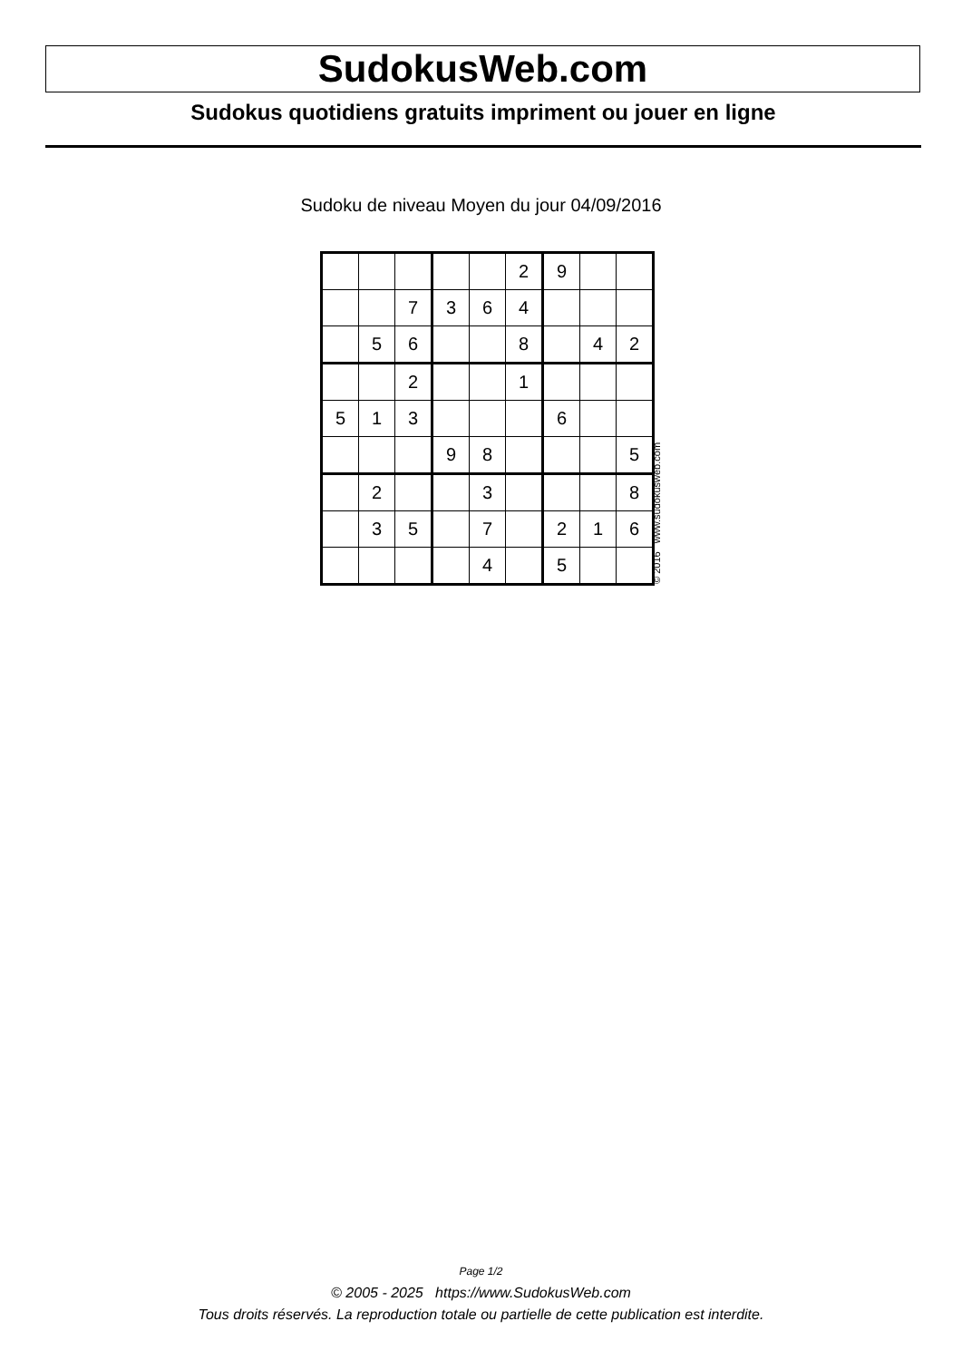SudokusWeb.com
Sudokus quotidiens gratuits impriment ou jouer en ligne
Sudoku de niveau Moyen du jour 04/09/2016
| | | | | | 2 | 9 | | |
| | | 7 | 3 | 6 | 4 | | | |
| | 5 | 6 | | | 8 | | 4 | 2 |
| | | 2 | | | 1 | | | |
| 5 | 1 | 3 | | | | 6 | | |
| | | | 9 | 8 | | | | 5 |
| | 2 | | | 3 | | | | 8 |
| | 3 | 5 | | 7 | | 2 | 1 | 6 |
| | | | | 4 | | 5 | | |
© 2016 www.sudokusweb.com
Page 1/2
© 2005 - 2025 https://www.SudokusWeb.com
Tous droits réservés. La reproduction totale ou partielle de cette publication est interdite.